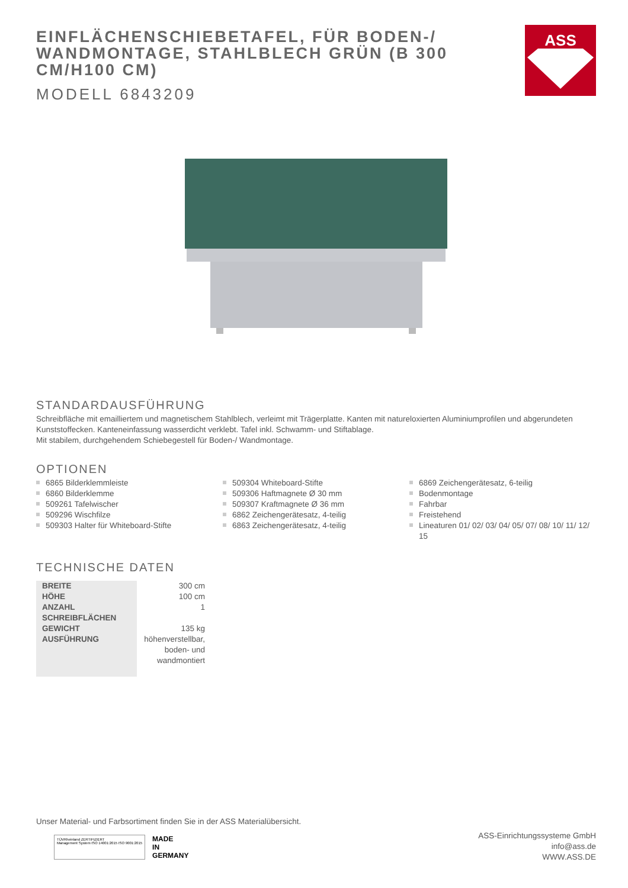EINFLÄCHENSCHIEBETAFEL, FÜR BODEN-/ WANDMONTAGE, STAHLBLECH GRÜN (B 300 CM/H100 CM)
MODELL 6843209
ASS
STANDARDAUSFÜHRUNG
Schreibfläche mit emailliertem und magnetischem Stahlblech, verleimt mit Trägerplatte. Kanten mit natureloxierten Aluminiumprofilen und abgerundeten Kunststoffecken. Kanteneinfassung wasserdicht verklebt. Tafel inkl. Schwamm- und Stiftablage.
Mit stabilem, durchgehendem Schiebegestell für Boden-/ Wandmontage.
OPTIONEN
6865 Bilderklemmleiste
6860 Bilderklemme
509261 Tafelwischer
509296 Wischfilze
509303 Halter für Whiteboard-Stifte
509304 Whiteboard-Stifte
509306 Haftmagnete Ø 30 mm
509307 Kraftmagnete Ø 36 mm
6862 Zeichengerätesatz, 4-teilig
6863 Zeichengerätesatz, 4-teilig
6869 Zeichengerätesatz, 6-teilig
Bodenmontage
Fahrbar
Freistehend
Lineaturen 01/ 02/ 03/ 04/ 05/ 07/ 08/ 10/ 11/ 12/ 15
TECHNISCHE DATEN
| BREITE | 300 cm |
| HÖHE | 100 cm |
| ANZAHL SCHREIBFLÄCHEN | 1 |
| GEWICHT | 135 kg |
| AUSFÜHRUNG | höhenverstellbar, boden- und wandmontiert |
Unser Material- und Farbsortiment finden Sie in der ASS Materialübersicht.
TÜVRheinland ZERTIFIZIERT
Management System ISO 14001:2015 ISO 9001:2015
MADE
IN
GERMANY
ASS-Einrichtungssysteme GmbH
info@ass.de
WWW.ASS.DE